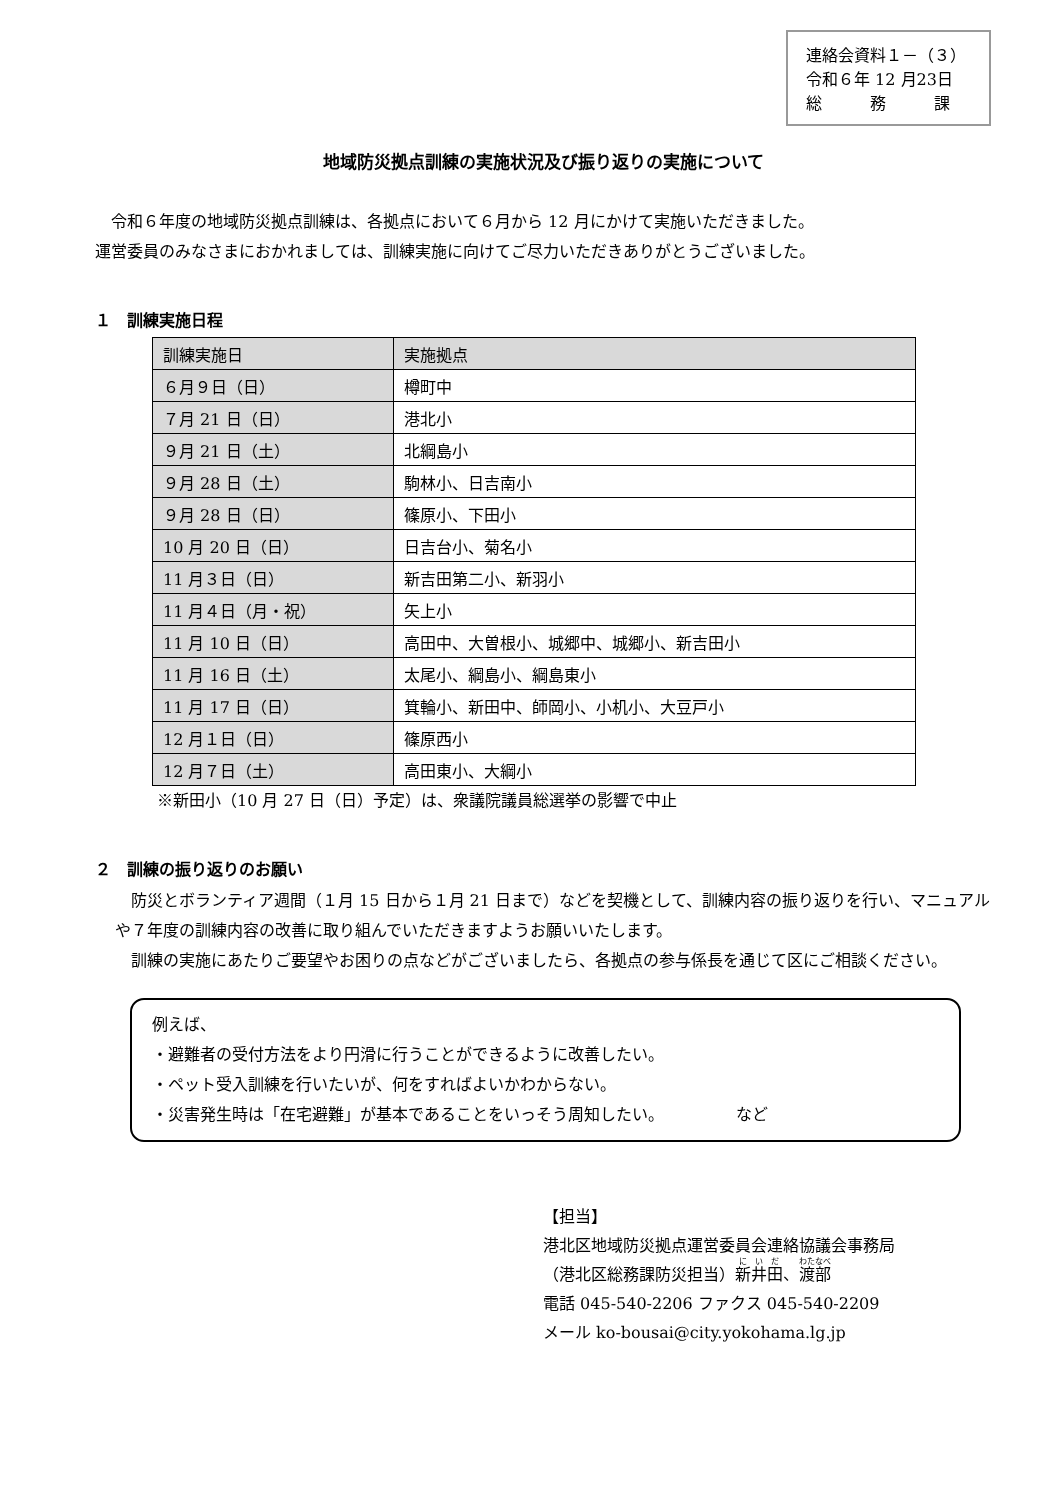連絡会資料１－（３）
令和６年 12 月23日
総　　　務　　　課
地域防災拠点訓練の実施状況及び振り返りの実施について
　令和６年度の地域防災拠点訓練は、各拠点において６月から 12 月にかけて実施いただきました。
運営委員のみなさまにおかれましては、訓練実施に向けてご尽力いただきありがとうございました。
１　訓練実施日程
| 訓練実施日 | 実施拠点 |
| --- | --- |
| ６月９日（日） | 樽町中 |
| ７月 21 日（日） | 港北小 |
| ９月 21 日（土） | 北綱島小 |
| ９月 28 日（土） | 駒林小、日吉南小 |
| ９月 28 日（日） | 篠原小、下田小 |
| 10 月 20 日（日） | 日吉台小、菊名小 |
| 11 月３日（日） | 新吉田第二小、新羽小 |
| 11 月４日（月・祝） | 矢上小 |
| 11 月 10 日（日） | 高田中、大曽根小、城郷中、城郷小、新吉田小 |
| 11 月 16 日（土） | 太尾小、綱島小、綱島東小 |
| 11 月 17 日（日） | 箕輪小、新田中、師岡小、小机小、大豆戸小 |
| 12 月１日（日） | 篠原西小 |
| 12 月７日（土） | 高田東小、大綱小 |
※新田小（10 月 27 日（日）予定）は、衆議院議員総選挙の影響で中止
２　訓練の振り返りのお願い
　防災とボランティア週間（１月 15 日から１月 21 日まで）などを契機として、訓練内容の振り返りを行い、マニュアルや７年度の訓練内容の改善に取り組んでいただきますようお願いいたします。
　訓練の実施にあたりご要望やお困りの点などがございましたら、各拠点の参与係長を通じて区にご相談ください。
例えば、
・避難者の受付方法をより円滑に行うことができるように改善したい。
・ペット受入訓練を行いたいが、何をすればよいかわからない。
・災害発生時は「在宅避難」が基本であることをいっそう周知したい。　　　　　など
【担当】
港北区地域防災拠点運営委員会連絡協議会事務局
（港北区総務課防災担当）新井田、渡部
電話 045-540-2206 ファクス 045-540-2209
メール ko-bousai@city.yokohama.lg.jp